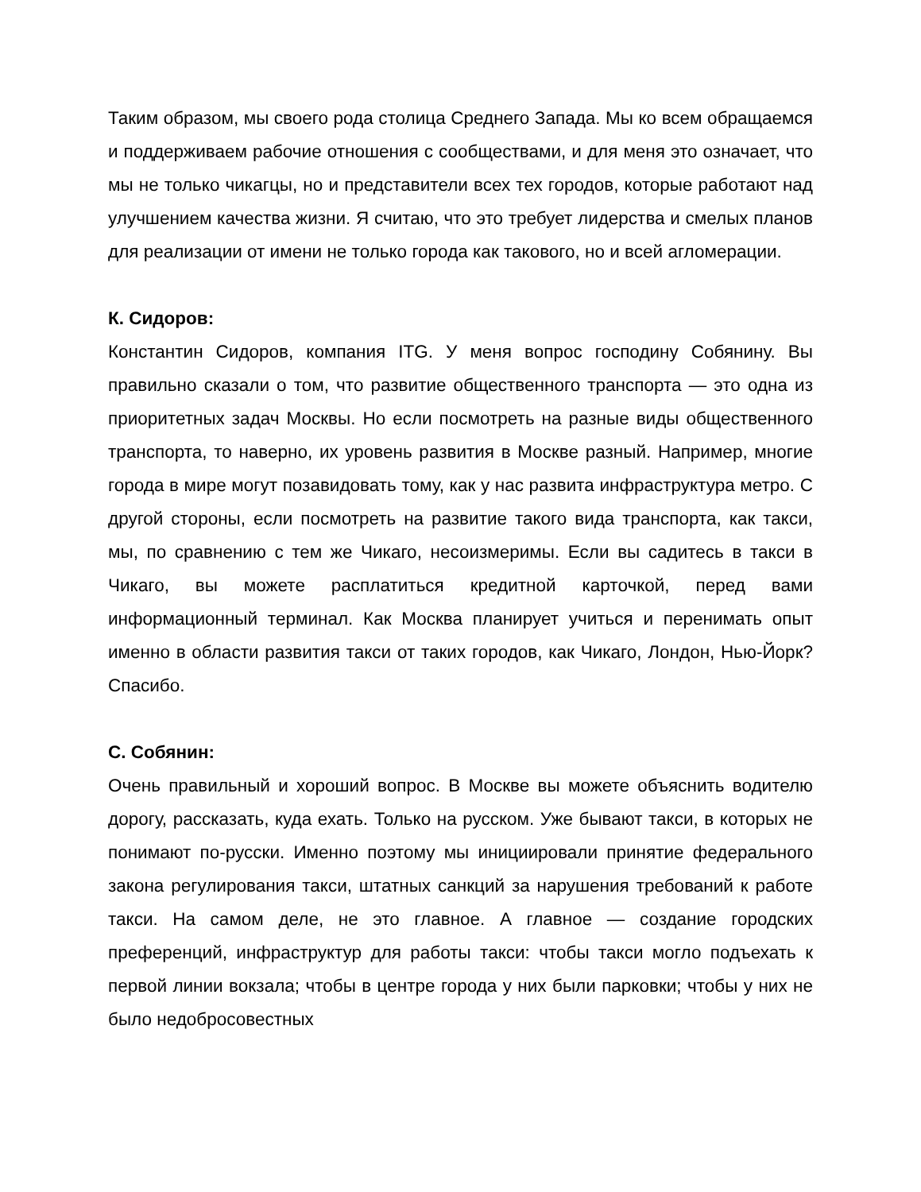Таким образом, мы своего рода столица Среднего Запада. Мы ко всем обращаемся и поддерживаем рабочие отношения с сообществами, и для меня это означает, что мы не только чикагцы, но и представители всех тех городов, которые работают над улучшением качества жизни. Я считаю, что это требует лидерства и смелых планов для реализации от имени не только города как такового, но и всей агломерации.
К. Сидоров:
Константин Сидоров, компания ITG. У меня вопрос господину Собянину. Вы правильно сказали о том, что развитие общественного транспорта — это одна из приоритетных задач Москвы. Но если посмотреть на разные виды общественного транспорта, то наверно, их уровень развития в Москве разный. Например, многие города в мире могут позавидовать тому, как у нас развита инфраструктура метро. С другой стороны, если посмотреть на развитие такого вида транспорта, как такси, мы, по сравнению с тем же Чикаго, несоизмеримы. Если вы садитесь в такси в Чикаго, вы можете расплатиться кредитной карточкой, перед вами информационный терминал. Как Москва планирует учиться и перенимать опыт именно в области развития такси от таких городов, как Чикаго, Лондон, Нью-Йорк? Спасибо.
С. Собянин:
Очень правильный и хороший вопрос. В Москве вы можете объяснить водителю дорогу, рассказать, куда ехать. Только на русском. Уже бывают такси, в которых не понимают по-русски. Именно поэтому мы инициировали принятие федерального закона регулирования такси, штатных санкций за нарушения требований к работе такси. На самом деле, не это главное. А главное — создание городских преференций, инфраструктур для работы такси: чтобы такси могло подъехать к первой линии вокзала; чтобы в центре города у них были парковки; чтобы у них не было недобросовестных